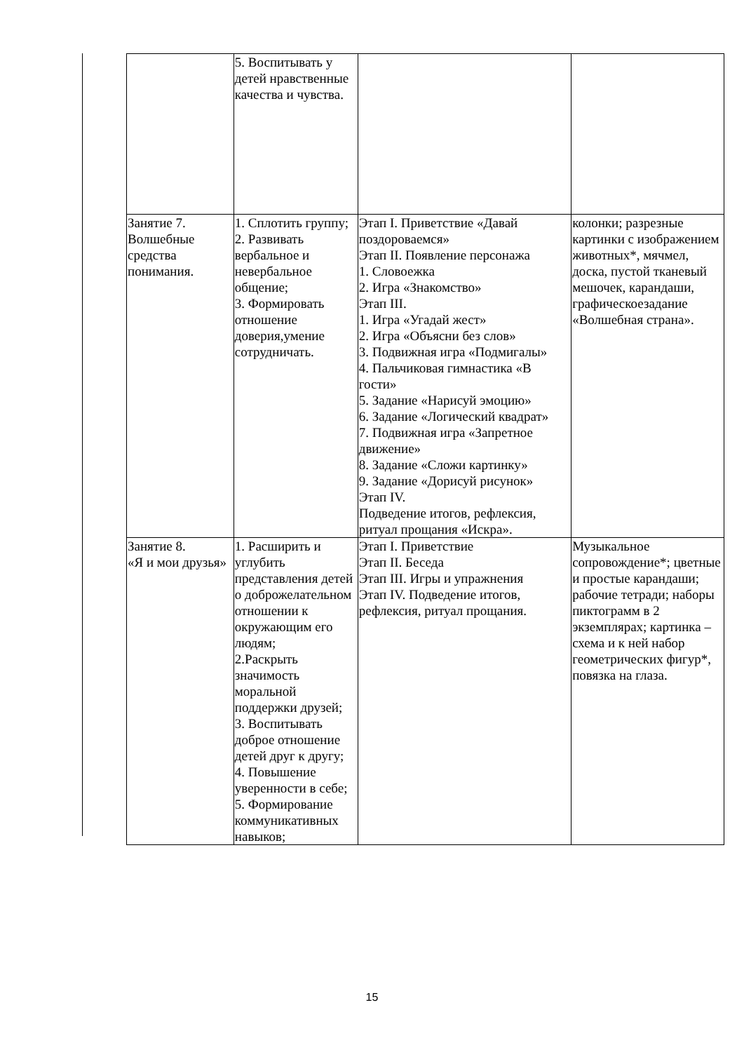| | 5. Воспитывать у детей нравственные качества и чувства. | | |
| Занятие 7. Волшебные средства понимания. | 1. Сплотить группу; 2. Развивать вербальное и невербальное общение; 3. Формировать отношение доверия,умение сотрудничать. | Этап I. Приветствие «Давай поздороваемся» Этап II. Появление персонажа 1. Словоежка 2. Игра «Знакомство» Этап III. 1. Игра «Угадай жест» 2. Игра «Объясни без слов» 3. Подвижная игра «Подмигалы» 4. Пальчиковая гимнастика «В гости» 5. Задание «Нарисуй эмоцию» 6. Задание «Логический квадрат» 7. Подвижная игра «Запретное движение» 8. Задание «Сложи картинку» 9. Задание «Дорисуй рисунок» Этап IV. Подведение итогов, рефлексия, ритуал прощания «Искра». | колонки; разрезные картинки с изображением животных*, мячмел, доска, пустой тканевый мешочек, карандаши, графическоезадание «Волшебная страна». |
| Занятие 8. «Я и мои друзья» | 1. Расширить и углубить представления детей о доброжелательном отношении к окружающим его людям; 2.Раскрыть значимость моральной поддержки друзей; 3. Воспитывать доброе отношение детей друг к другу; 4. Повышение уверенности в себе; 5. Формирование коммуникативных навыков; | Этап I. Приветствие Этап II. Беседа Этап III. Игры и упражнения Этап IV. Подведение итогов, рефлексия, ритуал прощания. | Музыкальное сопровождение*; цветные и простые карандаши; рабочие тетради; наборы пиктограмм в 2 экземплярах; картинка – схема и к ней набор геометрических фигур*, повязка на глаза. |
15